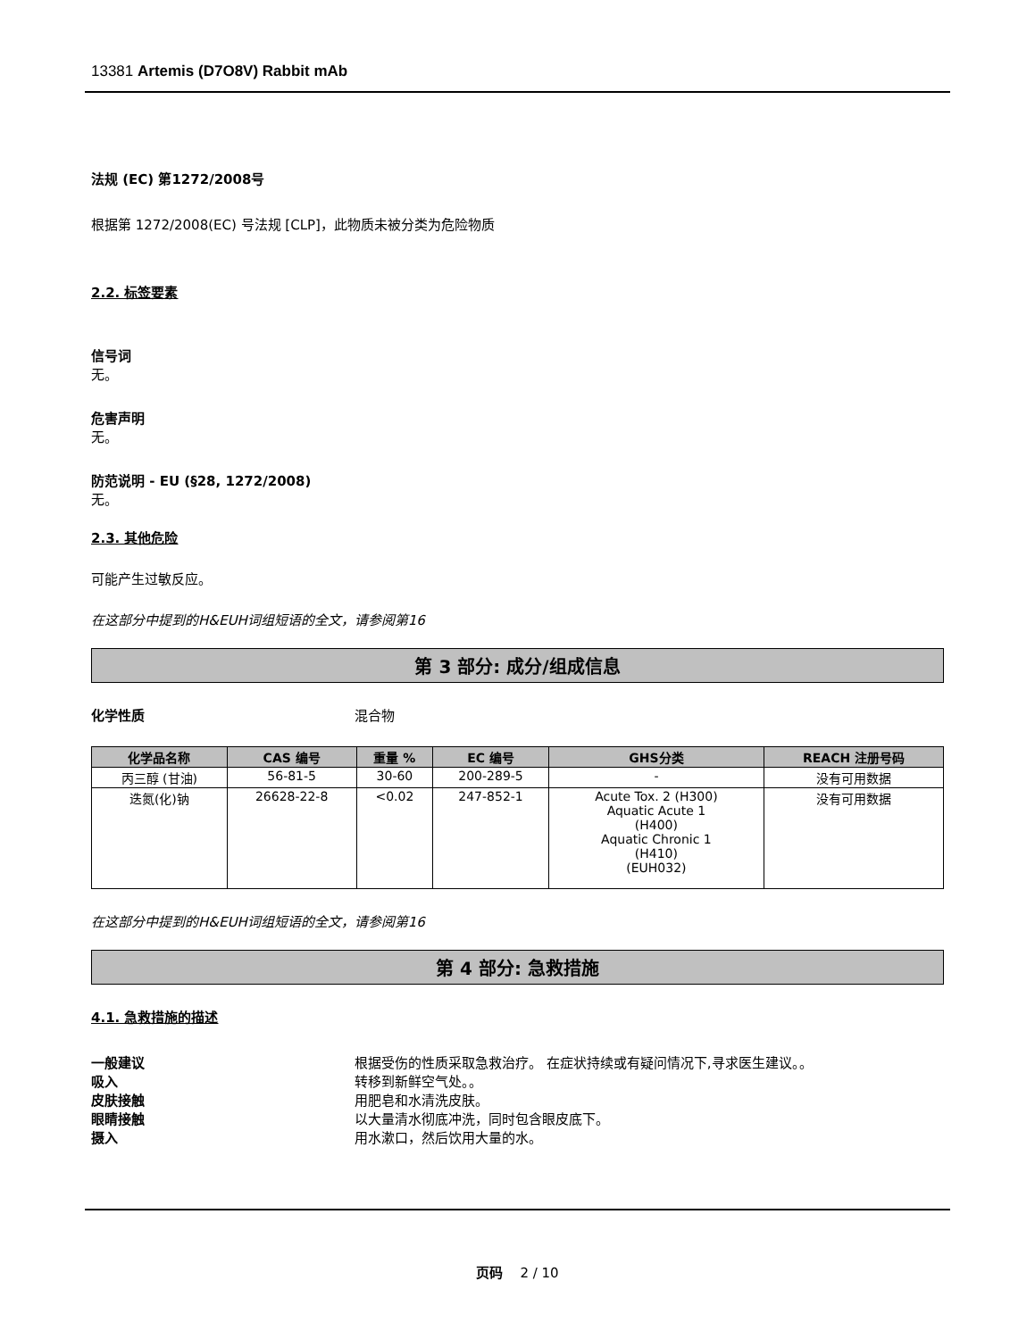13381 Artemis (D7O8V) Rabbit mAb
法规 (EC) 第1272/2008号
根据第 1272/2008(EC) 号法规 [CLP]，此物质未被分类为危险物质
2.2. 标签要素
信号词
无。
危害声明
无。
防范说明 - EU (§28, 1272/2008)
无。
2.3. 其他危险
可能产生过敏反应。
在这部分中提到的H&EUH词组短语的全文，请参阅第16
第 3 部分: 成分/组成信息
化学性质 混合物
| 化学品名称 | CAS 编号 | 重量 % | EC 编号 | GHS分类 | REACH 注册号码 |
| --- | --- | --- | --- | --- | --- |
| 丙三醇 (甘油) | 56-81-5 | 30-60 | 200-289-5 | - | 没有可用数据 |
| 迭氮(化)钠 | 26628-22-8 | <0.02 | 247-852-1 | Acute Tox. 2 (H300) Aquatic Acute 1 (H400) Aquatic Chronic 1 (H410) (EUH032) | 没有可用数据 |
在这部分中提到的H&EUH词组短语的全文，请参阅第16
第 4 部分: 急救措施
4.1. 急救措施的描述
一般建议 根据受伤的性质采取急救治疗。 在症状持续或有疑问情况下,寻求医生建议。。
吸入 转移到新鲜空气处。。
皮肤接触 用肥皂和水清洗皮肤。
眼睛接触 以大量清水彻底冲洗，同时包含眼皮底下。
摄入 用水漱口，然后饮用大量的水。
页码 2 / 10